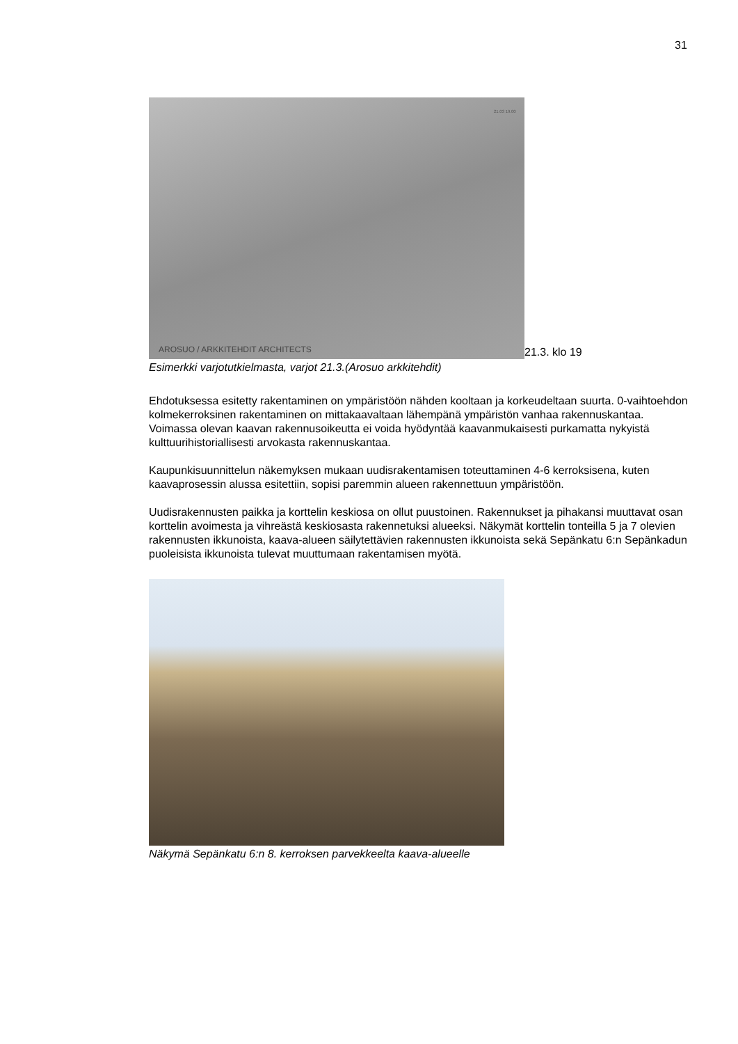31
21.03 19.00
AROSUO / ARKKITEHDIT ARCHITECTS
21.3. klo 19
Esimerkki varjotutkielmasta, varjot 21.3.(Arosuo arkkitehdit)
Ehdotuksessa esitetty rakentaminen on ympäristöön nähden kooltaan ja korkeudeltaan suurta. 0-vaihtoehdon kolmekerroksinen rakentaminen on mittakaavaltaan lähempänä ympäristön vanhaa rakennuskantaa. Voimassa olevan kaavan rakennusoikeutta ei voida hyödyntää kaavanmukaisesti purkamatta nykyistä kulttuurihistoriallisesti arvokasta rakennuskantaa.
Kaupunkisuunnittelun näkemyksen mukaan uudisrakentamisen toteuttaminen 4-6 kerroksisena, kuten kaavaprosessin alussa esitettiin, sopisi paremmin alueen rakennettuun ympäristöön.
Uudisrakennusten paikka ja korttelin keskiosa on ollut puustoinen. Rakennukset ja pihakansi muuttavat osan korttelin avoimesta ja vihreästä keskiosasta rakennetuksi alueeksi. Näkymät korttelin tonteilla 5 ja 7 olevien rakennusten ikkunoista, kaava-alueen säilytettävien rakennusten ikkunoista sekä Sepänkatu 6:n Sepänkadun puoleisista ikkunoista tulevat muuttumaan rakentamisen myötä.
Näkymä Sepänkatu 6:n 8. kerroksen parvekkeelta kaava-alueelle